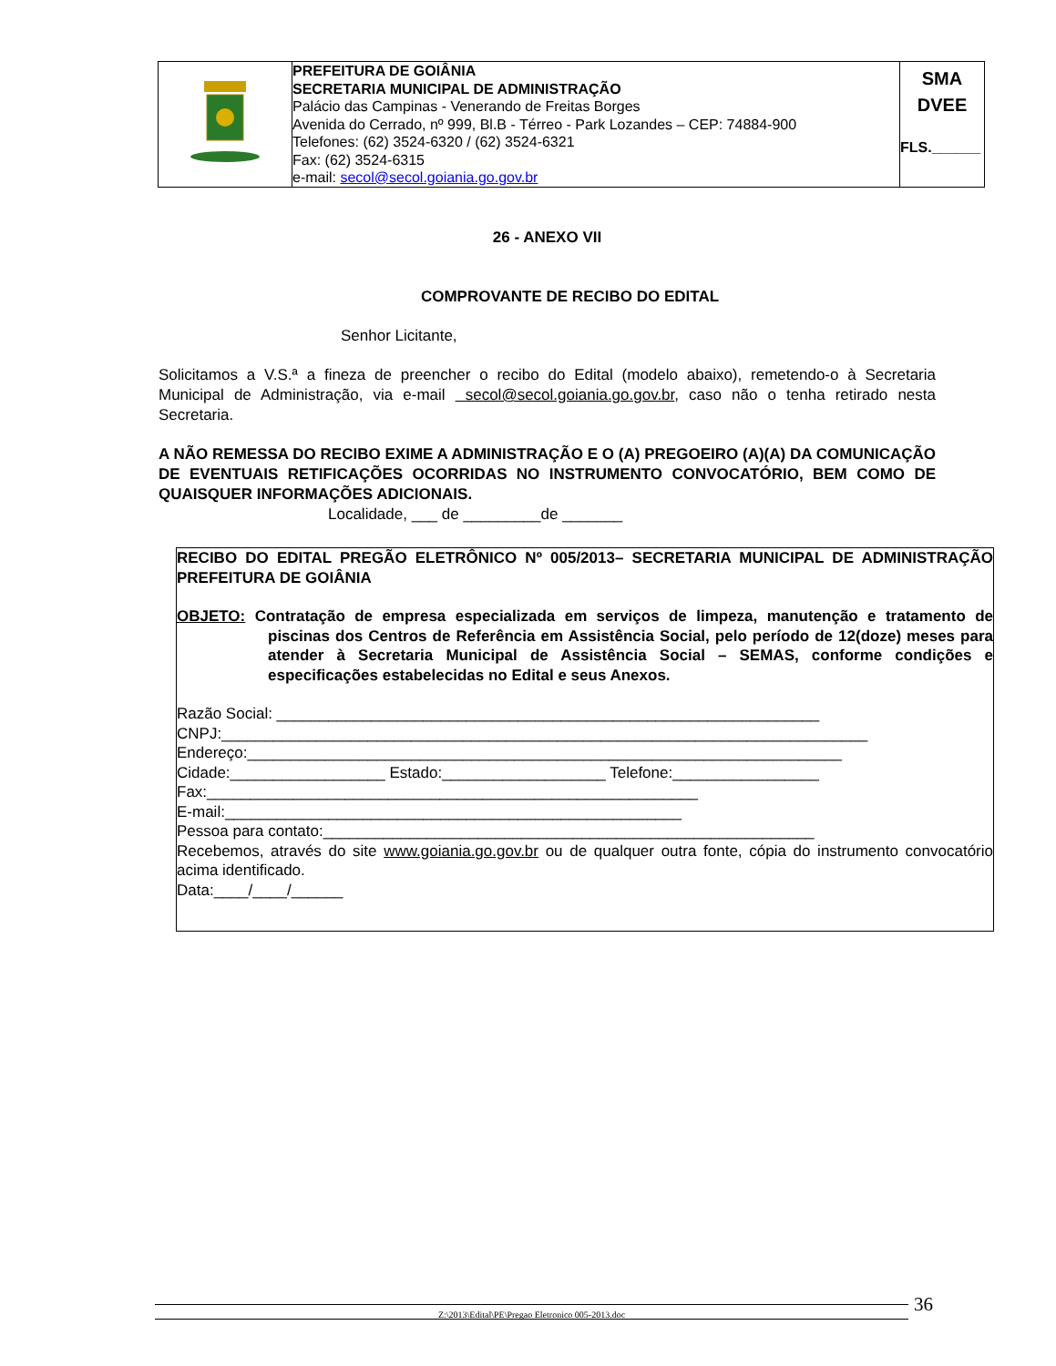| | PREFEITURA DE GOIÂNIA SECRETARIA MUNICIPAL DE ADMINISTRAÇÃO Palácio das Campinas - Venerando de Freitas Borges Avenida do Cerrado, nº 999, Bl.B - Térreo - Park Lozandes – CEP: 74884-900 Telefones: (62) 3524-6320 / (62) 3524-6321 Fax: (62) 3524-6315 e-mail: secol@secol.goiania.go.gov.br | SMA DVEE FLS.______ |
26 - ANEXO VII
COMPROVANTE DE RECIBO DO EDITAL
Senhor Licitante,
Solicitamos a V.S.ª a fineza de preencher o recibo do Edital (modelo abaixo), remetendo-o à Secretaria Municipal de Administração, via e-mail secol@secol.goiania.go.gov.br, caso não o tenha retirado nesta Secretaria.
A NÃO REMESSA DO RECIBO EXIME A ADMINISTRAÇÃO E O (A) PREGOEIRO (A)(A) DA COMUNICAÇÃO DE EVENTUAIS RETIFICAÇÕES OCORRIDAS NO INSTRUMENTO CONVOCATÓRIO, BEM COMO DE QUAISQUER INFORMAÇÕES ADICIONAIS.
Localidade, ___ de _________de _______
RECIBO DO EDITAL PREGÃO ELETRÔNICO Nº 005/2013– SECRETARIA MUNICIPAL DE ADMINISTRAÇÃO PREFEITURA DE GOIÂNIA
OBJETO: Contratação de empresa especializada em serviços de limpeza, manutenção e tratamento de piscinas dos Centros de Referência em Assistência Social, pelo período de 12(doze) meses para atender à Secretaria Municipal de Assistência Social – SEMAS, conforme condições e especificações estabelecidas no Edital e seus Anexos.
Razão Social: _______________________________________________________________
CNPJ:___________________________________________________________________________
Endereço:_____________________________________________________________________
Cidade:__________________ Estado:___________________ Telefone:_________________
Fax:_________________________________________________________
E-mail:_____________________________________________________
Pessoa para contato:_________________________________________________________
Recebemos, através do site www.goiania.go.gov.br ou de qualquer outra fonte, cópia do instrumento convocatório acima identificado.
Data:____/____/______
Z:\2013\Edital\PE\Pregao Eletronico 005-2013.doc 36